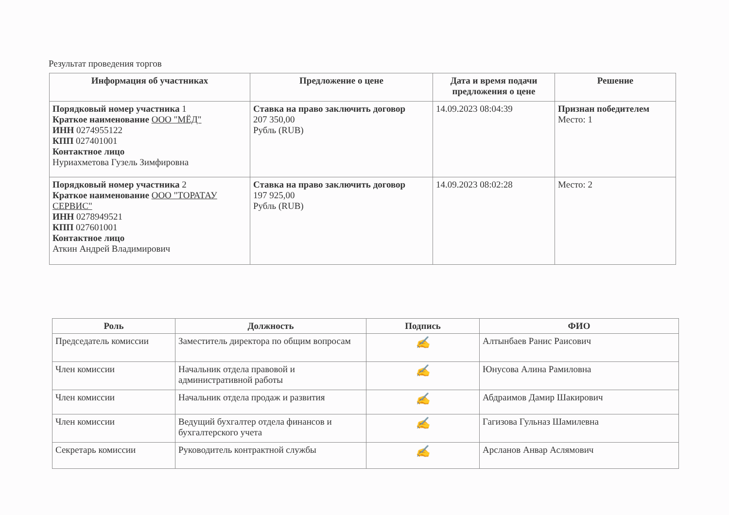Результат проведения торгов
| Информация об участниках | Предложение о цене | Дата и время подачи предложения о цене | Решение |
| --- | --- | --- | --- |
| Порядковый номер участника 1 Краткое наименование ООО "МЁД" ИНН 0274955122 КПП 027401001 Контактное лицо Нуриахметова Гузель Зимфировна | Ставка на право заключить договор 207 350,00 Рубль (RUB) | 14.09.2023 08:04:39 | Признан победителем Место: 1 |
| Порядковый номер участника 2 Краткое наименование ООО "ТОРАТАУ СЕРВИС" ИНН 0278949521 КПП 027601001 Контактное лицо Аткин Андрей Владимирович | Ставка на право заключить договор 197 925,00 Рубль (RUB) | 14.09.2023 08:02:28 | Место: 2 |
| Роль | Должность | Подпись | ФИО |
| --- | --- | --- | --- |
| Председатель комиссии | Заместитель директора по общим вопросам | ✍ | Алтынбаев Ранис Раисович |
| Член комиссии | Начальник отдела правовой и административной работы | ✍ | Юнусова Алина Рамиловна |
| Член комиссии | Начальник отдела продаж и развития | ✍ | Абдраимов Дамир Шакирович |
| Член комиссии | Ведущий бухгалтер отдела финансов и бухгалтерского учета | ✍ | Гагизова Гульназ Шамилевна |
| Секретарь комиссии | Руководитель контрактной службы | ✍ | Арсланов Анвар Аслямович |